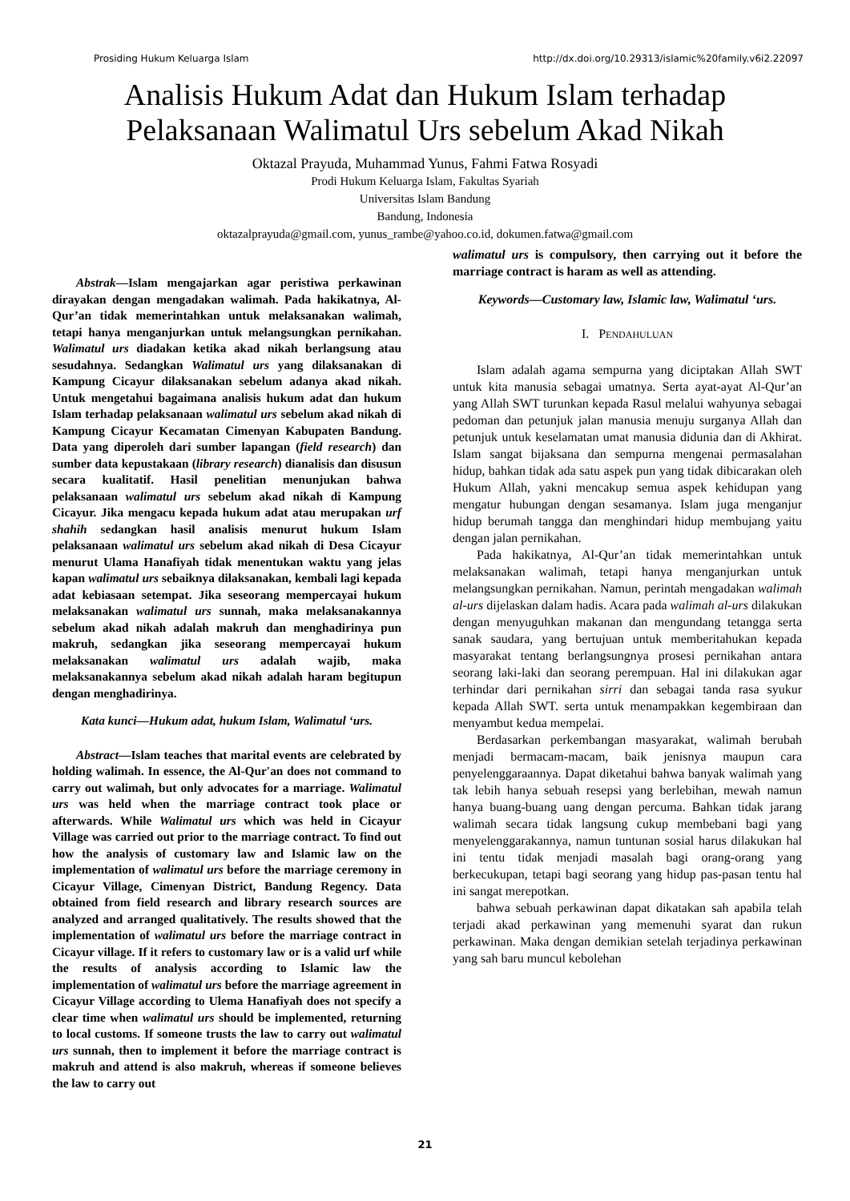Prosiding Hukum Keluarga Islam http://dx.doi.org/10.29313/islamic%20family.v6i2.22097
Analisis Hukum Adat dan Hukum Islam terhadap
Pelaksanaan Walimatul Urs sebelum Akad Nikah
Oktazal Prayuda, Muhammad Yunus, Fahmi Fatwa Rosyadi
Prodi Hukum Keluarga Islam, Fakultas Syariah
Universitas Islam Bandung
Bandung, Indonesia
oktazalprayuda@gmail.com, yunus_rambe@yahoo.co.id, dokumen.fatwa@gmail.com
Abstrak—Islam mengajarkan agar peristiwa perkawinan dirayakan dengan mengadakan walimah. Pada hakikatnya, Al-Qur’an tidak memerintahkan untuk melaksanakan walimah, tetapi hanya menganjurkan untuk melangsungkan pernikahan. Walimatul urs diadakan ketika akad nikah berlangsung atau sesudahnya. Sedangkan Walimatul urs yang dilaksanakan di Kampung Cicayur dilaksanakan sebelum adanya akad nikah. Untuk mengetahui bagaimana analisis hukum adat dan hukum Islam terhadap pelaksanaan walimatul urs sebelum akad nikah di Kampung Cicayur Kecamatan Cimenyan Kabupaten Bandung. Data yang diperoleh dari sumber lapangan (field research) dan sumber data kepustakaan (library research) dianalisis dan disusun secara kualitatif. Hasil penelitian menunjukan bahwa pelaksanaan walimatul urs sebelum akad nikah di Kampung Cicayur. Jika mengacu kepada hukum adat atau merupakan urf shahih sedangkan hasil analisis menurut hukum Islam pelaksanaan walimatul urs sebelum akad nikah di Desa Cicayur menurut Ulama Hanafiyah tidak menentukan waktu yang jelas kapan walimatul urs sebaiknya dilaksanakan, kembali lagi kepada adat kebiasaan setempat. Jika seseorang mempercayai hukum melaksanakan walimatul urs sunnah, maka melaksanakannya sebelum akad nikah adalah makruh dan menghadirinya pun makruh, sedangkan jika seseorang mempercayai hukum melaksanakan walimatul urs adalah wajib, maka melaksanakannya sebelum akad nikah adalah haram begitupun dengan menghadirinya.
Kata kunci—Hukum adat, hukum Islam, Walimatul ‘urs.
Abstract—Islam teaches that marital events are celebrated by holding walimah. In essence, the Al-Qur'an does not command to carry out walimah, but only advocates for a marriage. Walimatul urs was held when the marriage contract took place or afterwards. While Walimatul urs which was held in Cicayur Village was carried out prior to the marriage contract. To find out how the analysis of customary law and Islamic law on the implementation of walimatul urs before the marriage ceremony in Cicayur Village, Cimenyan District, Bandung Regency. Data obtained from field research and library research sources are analyzed and arranged qualitatively. The results showed that the implementation of walimatul urs before the marriage contract in Cicayur village. If it refers to customary law or is a valid urf while the results of analysis according to Islamic law the implementation of walimatul urs before the marriage agreement in Cicayur Village according to Ulema Hanafiyah does not specify a clear time when walimatul urs should be implemented, returning to local customs. If someone trusts the law to carry out walimatul urs sunnah, then to implement it before the marriage contract is makruh and attend is also makruh, whereas if someone believes the law to carry out
walimatul urs is compulsory, then carrying out it before the marriage contract is haram as well as attending.
Keywords—Customary law, Islamic law, Walimatul ‘urs.
I. PENDAHULUAN
Islam adalah agama sempurna yang diciptakan Allah SWT untuk kita manusia sebagai umatnya. Serta ayat-ayat Al-Qur’an yang Allah SWT turunkan kepada Rasul melalui wahyunya sebagai pedoman dan petunjuk jalan manusia menuju surganya Allah dan petunjuk untuk keselamatan umat manusia didunia dan di Akhirat. Islam sangat bijaksana dan sempurna mengenai permasalahan hidup, bahkan tidak ada satu aspek pun yang tidak dibicarakan oleh Hukum Allah, yakni mencakup semua aspek kehidupan yang mengatur hubungan dengan sesamanya. Islam juga menganjur hidup berumah tangga dan menghindari hidup membujang yaitu dengan jalan pernikahan.
Pada hakikatnya, Al-Qur’an tidak memerintahkan untuk melaksanakan walimah, tetapi hanya menganjurkan untuk melangsungkan pernikahan. Namun, perintah mengadakan walimah al-urs dijelaskan dalam hadis. Acara pada walimah al-urs dilakukan dengan menyuguhkan makanan dan mengundang tetangga serta sanak saudara, yang bertujuan untuk memberitahukan kepada masyarakat tentang berlangsungnya prosesi pernikahan antara seorang laki-laki dan seorang perempuan. Hal ini dilakukan agar terhindar dari pernikahan sirri dan sebagai tanda rasa syukur kepada Allah SWT. serta untuk menampakkan kegembiraan dan menyambut kedua mempelai.
Berdasarkan perkembangan masyarakat, walimah berubah menjadi bermacam-macam, baik jenisnya maupun cara penyelenggaraannya. Dapat diketahui bahwa banyak walimah yang tak lebih hanya sebuah resepsi yang berlebihan, mewah namun hanya buang-buang uang dengan percuma. Bahkan tidak jarang walimah secara tidak langsung cukup membebani bagi yang menyelenggarakannya, namun tuntunan sosial harus dilakukan hal ini tentu tidak menjadi masalah bagi orang-orang yang berkecukupan, tetapi bagi seorang yang hidup pas-pasan tentu hal ini sangat merepotkan.
bahwa sebuah perkawinan dapat dikatakan sah apabila telah terjadi akad perkawinan yang memenuhi syarat dan rukun perkawinan. Maka dengan demikian setelah terjadinya perkawinan yang sah baru muncul kebolehan
21